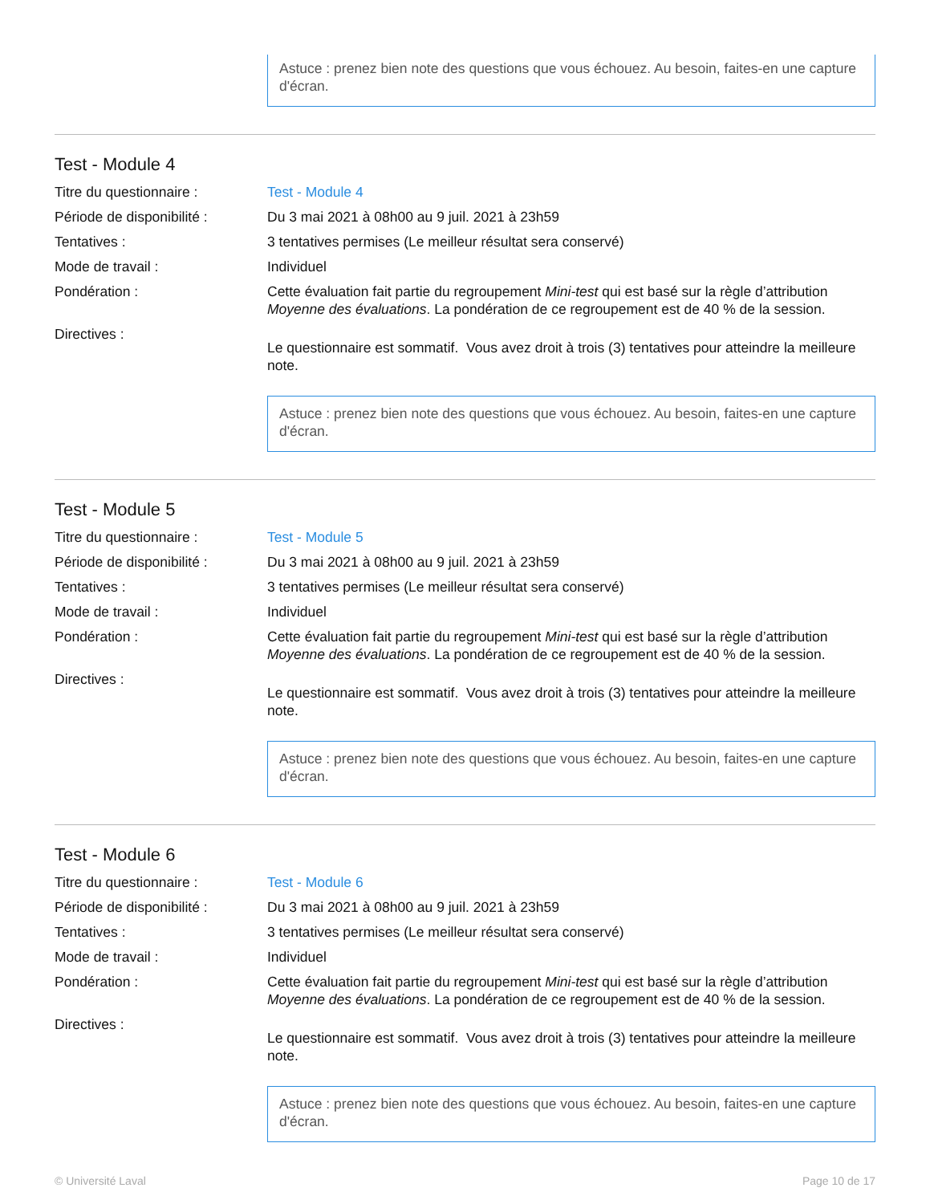Astuce : prenez bien note des questions que vous échouez. Au besoin, faites-en une capture d'écran.
Test - Module 4
Titre du questionnaire : Test - Module 4
Période de disponibilité :
Du 3 mai 2021 à 08h00 au 9 juil. 2021 à 23h59
Tentatives : 3 tentatives permises (Le meilleur résultat sera conservé)
Mode de travail : Individuel
Pondération : Cette évaluation fait partie du regroupement Mini-test qui est basé sur la règle d’attribution Moyenne des évaluations. La pondération de ce regroupement est de 40 % de la session.
Directives :
Le questionnaire est sommatif. Vous avez droit à trois (3) tentatives pour atteindre la meilleure note.
Astuce : prenez bien note des questions que vous échouez. Au besoin, faites-en une capture d'écran.
Test - Module 5
Titre du questionnaire : Test - Module 5
Période de disponibilité :
Du 3 mai 2021 à 08h00 au 9 juil. 2021 à 23h59
Tentatives : 3 tentatives permises (Le meilleur résultat sera conservé)
Mode de travail : Individuel
Pondération : Cette évaluation fait partie du regroupement Mini-test qui est basé sur la règle d’attribution Moyenne des évaluations. La pondération de ce regroupement est de 40 % de la session.
Directives :
Le questionnaire est sommatif. Vous avez droit à trois (3) tentatives pour atteindre la meilleure note.
Astuce : prenez bien note des questions que vous échouez. Au besoin, faites-en une capture d'écran.
Test - Module 6
Titre du questionnaire : Test - Module 6
Période de disponibilité :
Du 3 mai 2021 à 08h00 au 9 juil. 2021 à 23h59
Tentatives : 3 tentatives permises (Le meilleur résultat sera conservé)
Mode de travail : Individuel
Pondération : Cette évaluation fait partie du regroupement Mini-test qui est basé sur la règle d’attribution Moyenne des évaluations. La pondération de ce regroupement est de 40 % de la session.
Directives :
Le questionnaire est sommatif. Vous avez droit à trois (3) tentatives pour atteindre la meilleure note.
Astuce : prenez bien note des questions que vous échouez. Au besoin, faites-en une capture d'écran.
© Université Laval Page 10 de 17